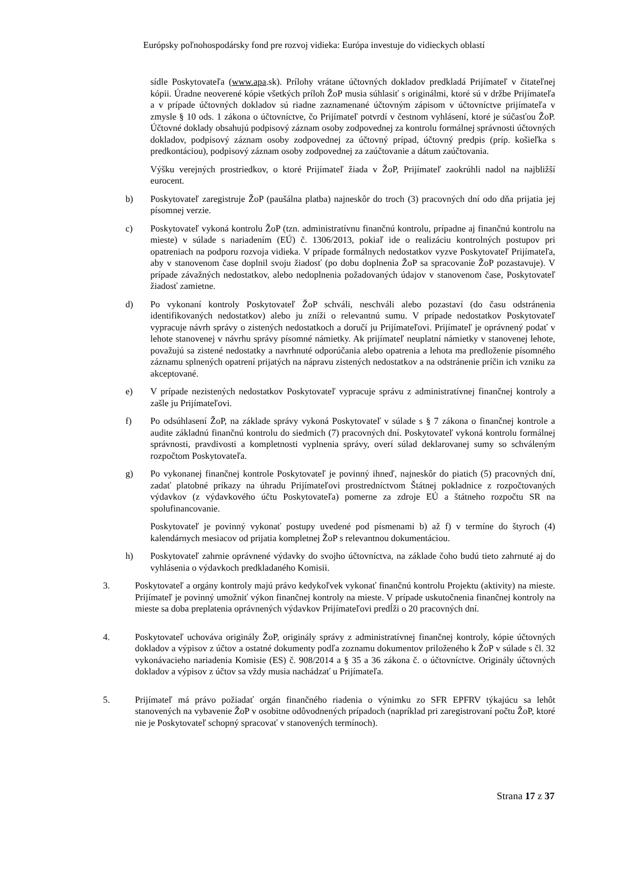Európsky poľnohospodársky fond pre rozvoj vidieka: Európa investuje do vidieckych oblastí
sídle Poskytovateľa (www.apa.sk). Prílohy vrátane účtovných dokladov predkladá Prijímateľ v čitateľnej kópii. Úradne neoverené kópie všetkých príloh ŽoP musia súhlasiť s originálmi, ktoré sú v držbe Prijímateľa a v prípade účtovných dokladov sú riadne zaznamenané účtovným zápisom v účtovníctve prijímateľa v zmysle § 10 ods. 1 zákona o účtovníctve, čo Prijímateľ potvrdí v čestnom vyhlásení, ktoré je súčasťou ŽoP. Účtovné doklady obsahujú podpisový záznam osoby zodpovednej za kontrolu formálnej správnosti účtovných dokladov, podpisový záznam osoby zodpovednej za účtovný prípad, účtovný predpis (príp. košieľka s predkontáciou), podpisový záznam osoby zodpovednej za zaúčtovanie a dátum zaúčtovania.
Výšku verejných prostriedkov, o ktoré Prijímateľ žiada v ŽoP, Prijímateľ zaokrúhli nadol na najbližší eurocent.
b) Poskytovateľ zaregistruje ŽoP (paušálna platba) najneskôr do troch (3) pracovných dní odo dňa prijatia jej písomnej verzie.
c) Poskytovateľ vykoná kontrolu ŽoP (tzn. administratívnu finančnú kontrolu, prípadne aj finančnú kontrolu na mieste) v súlade s nariadením (EÚ) č. 1306/2013, pokiaľ ide o realizáciu kontrolných postupov pri opatreniach na podporu rozvoja vidieka. V prípade formálnych nedostatkov vyzve Poskytovateľ Prijímateľa, aby v stanovenom čase doplnil svoju žiadosť (po dobu doplnenia ŽoP sa spracovanie ŽoP pozastavuje). V prípade závažných nedostatkov, alebo nedoplnenia požadovaných údajov v stanovenom čase, Poskytovateľ žiadosť zamietne.
d) Po vykonaní kontroly Poskytovateľ ŽoP schváli, neschváli alebo pozastaví (do času odstránenia identifikovaných nedostatkov) alebo ju zníži o relevantnú sumu. V prípade nedostatkov Poskytovateľ vypracuje návrh správy o zistených nedostatkoch a doručí ju Prijímateľovi. Prijímateľ je oprávnený podať v lehote stanovenej v návrhu správy písomné námietky. Ak prijímateľ neuplatní námietky v stanovenej lehote, považujú sa zistené nedostatky a navrhnuté odporúčania alebo opatrenia a lehota ma predloženie písomného záznamu splnených opatrení prijatých na nápravu zistených nedostatkov a na odstránenie príčin ich vzniku za akceptované.
e) V prípade nezistených nedostatkov Poskytovateľ vypracuje správu z administratívnej finančnej kontroly a zašle ju Prijímateľovi.
f) Po odsúhlasení ŽoP, na základe správy vykoná Poskytovateľ v súlade s § 7 zákona o finančnej kontrole a audite základnú finančnú kontrolu do siedmich (7) pracovných dní. Poskytovateľ vykoná kontrolu formálnej správnosti, pravdivosti a kompletnosti vyplnenia správy, overí súlad deklarovanej sumy so schváleným rozpočtom Poskytovateľa.
g) Po vykonanej finančnej kontrole Poskytovateľ je povinný ihneď, najneskôr do piatich (5) pracovných dní, zadať platobné príkazy na úhradu Prijímateľovi prostredníctvom Štátnej pokladnice z rozpočtovaných výdavkov (z výdavkového účtu Poskytovateľa) pomerne za zdroje EÚ a štátneho rozpočtu SR na spolufinancovanie.
Poskytovateľ je povinný vykonať postupy uvedené pod písmenami b) až f) v termíne do štyroch (4) kalendárnych mesiacov od prijatia kompletnej ŽoP s relevantnou dokumentáciou.
h) Poskytovateľ zahrnie oprávnené výdavky do svojho účtovníctva, na základe čoho budú tieto zahrnuté aj do vyhlásenia o výdavkoch predkladaného Komisii.
3. Poskytovateľ a orgány kontroly majú právo kedykoľvek vykonať finančnú kontrolu Projektu (aktivity) na mieste. Prijímateľ je povinný umožniť výkon finančnej kontroly na mieste. V prípade uskutočnenia finančnej kontroly na mieste sa doba preplatenia oprávnených výdavkov Prijímateľovi predĺži o 20 pracovných dní.
4. Poskytovateľ uchováva originály ŽoP, originály správy z administratívnej finančnej kontroly, kópie účtovných dokladov a výpisov z účtov a ostatné dokumenty podľa zoznamu dokumentov priloženého k ŽoP v súlade s čl. 32 vykonávacieho nariadenia Komisie (ES) č. 908/2014 a § 35 a 36 zákona č. o účtovníctve. Originály účtovných dokladov a výpisov z účtov sa vždy musia nachádzať u Prijímateľa.
5. Prijímateľ má právo požiadať orgán finančného riadenia o výnimku zo SFR EPFRV týkajúcu sa lehôt stanovených na vybavenie ŽoP v osobitne odôvodnených prípadoch (napríklad pri zaregistrovaní počtu ŽoP, ktoré nie je Poskytovateľ schopný spracovať v stanovených termínoch).
Strana 17 z 37